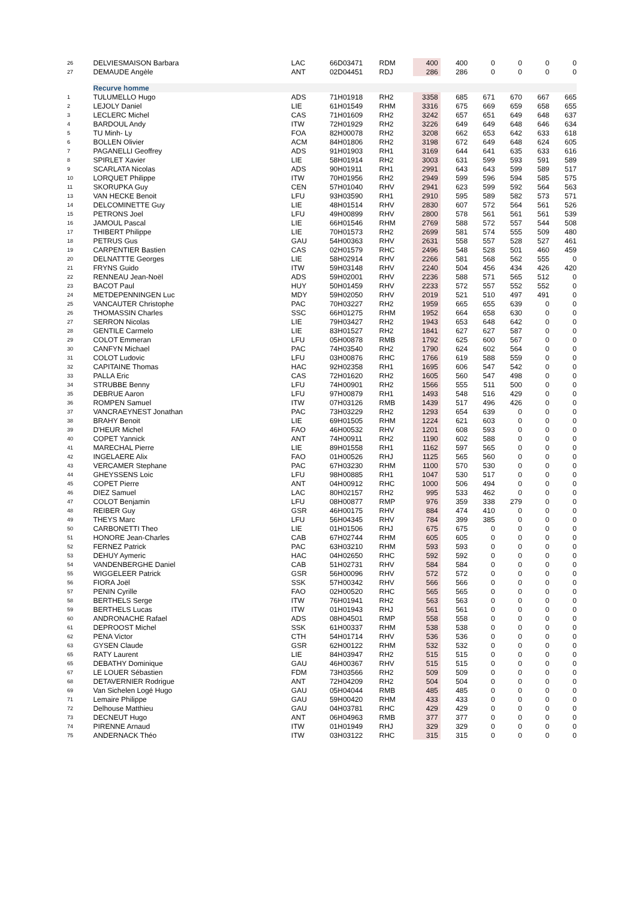| 26 | DELVIESMAISON Barbara | LAC | 66D03471 | RDM | 400 | 400 | 0 | 0 | 0 | 0 |
| 27 | DEMAUDE Angèle | ANT | 02D04451 | RDJ | 286 | 286 | 0 | 0 | 0 | 0 |
| | Recurve homme | | | | | | | | | |
| 1 | TULUMELLO Hugo | ADS | 71H01918 | RH2 | 3358 | 685 | 671 | 670 | 667 | 665 |
| 2 | LEJOLY Daniel | LIE | 61H01549 | RHM | 3316 | 675 | 669 | 659 | 658 | 655 |
| 3 | LECLERC Michel | CAS | 71H01609 | RH2 | 3242 | 657 | 651 | 649 | 648 | 637 |
| 4 | BARDOUL Andy | ITW | 72H01929 | RH2 | 3226 | 649 | 649 | 648 | 646 | 634 |
| 5 | TU Minh- Ly | FOA | 82H00078 | RH2 | 3208 | 662 | 653 | 642 | 633 | 618 |
| 6 | BOLLEN Olivier | ACM | 84H01806 | RH2 | 3198 | 672 | 649 | 648 | 624 | 605 |
| 7 | PAGANELLI Geoffrey | ADS | 91H01903 | RH1 | 3169 | 644 | 641 | 635 | 633 | 616 |
| 8 | SPIRLET Xavier | LIE | 58H01914 | RH2 | 3003 | 631 | 599 | 593 | 591 | 589 |
| 9 | SCARLATA Nicolas | ADS | 90H01911 | RH1 | 2991 | 643 | 643 | 599 | 589 | 517 |
| 10 | LORQUET Philippe | ITW | 70H01956 | RH2 | 2949 | 599 | 596 | 594 | 585 | 575 |
| 11 | SKORUPKA Guy | CEN | 57H01040 | RHV | 2941 | 623 | 599 | 592 | 564 | 563 |
| 13 | VAN HECKE Benoit | LFU | 93H03590 | RH1 | 2910 | 595 | 589 | 582 | 573 | 571 |
| 14 | DELCOMINETTE Guy | LIE | 48H01514 | RHV | 2830 | 607 | 572 | 564 | 561 | 526 |
| 15 | PETRONS Joel | LFU | 49H00899 | RHV | 2800 | 578 | 561 | 561 | 561 | 539 |
| 16 | JAMOUL Pascal | LIE | 66H01546 | RHM | 2769 | 588 | 572 | 557 | 544 | 508 |
| 17 | THIBERT Philippe | LIE | 70H01573 | RH2 | 2699 | 581 | 574 | 555 | 509 | 480 |
| 18 | PETRUS Gus | GAU | 54H00363 | RHV | 2631 | 558 | 557 | 528 | 527 | 461 |
| 19 | CARPENTIER Bastien | CAS | 02H01579 | RHC | 2496 | 548 | 528 | 501 | 460 | 459 |
| 20 | DELNATTTE Georges | LIE | 58H02914 | RHV | 2266 | 581 | 568 | 562 | 555 | 0 |
| 21 | FRYNS Guido | ITW | 59H03148 | RHV | 2240 | 504 | 456 | 434 | 426 | 420 |
| 22 | RENNEAU Jean-Noël | ADS | 59H02001 | RHV | 2236 | 588 | 571 | 565 | 512 | 0 |
| 23 | BACOT Paul | HUY | 50H01459 | RHV | 2233 | 572 | 557 | 552 | 552 | 0 |
| 24 | METDEPENNINGEN Luc | MDY | 59H02050 | RHV | 2019 | 521 | 510 | 497 | 491 | 0 |
| 25 | VANCAUTER Christophe | PAC | 70H03227 | RH2 | 1959 | 665 | 655 | 639 | 0 | 0 |
| 26 | THOMASSIN Charles | SSC | 66H01275 | RHM | 1952 | 664 | 658 | 630 | 0 | 0 |
| 27 | SERRON Nicolas | LIE | 79H03427 | RH2 | 1943 | 653 | 648 | 642 | 0 | 0 |
| 28 | GENTILE Carmelo | LIE | 83H01527 | RH2 | 1841 | 627 | 627 | 587 | 0 | 0 |
| 29 | COLOT Emmeran | LFU | 05H00878 | RMB | 1792 | 625 | 600 | 567 | 0 | 0 |
| 30 | CANFYN Michael | PAC | 74H03540 | RH2 | 1790 | 624 | 602 | 564 | 0 | 0 |
| 31 | COLOT Ludovic | LFU | 03H00876 | RHC | 1766 | 619 | 588 | 559 | 0 | 0 |
| 32 | CAPITAINE Thomas | HAC | 92H02358 | RH1 | 1695 | 606 | 547 | 542 | 0 | 0 |
| 33 | PALLA Eric | CAS | 72H01620 | RH2 | 1605 | 560 | 547 | 498 | 0 | 0 |
| 34 | STRUBBE Benny | LFU | 74H00901 | RH2 | 1566 | 555 | 511 | 500 | 0 | 0 |
| 35 | DEBRUE Aaron | LFU | 97H00879 | RH1 | 1493 | 548 | 516 | 429 | 0 | 0 |
| 36 | ROMPEN Samuel | ITW | 07H03126 | RMB | 1439 | 517 | 496 | 426 | 0 | 0 |
| 37 | VANCRAEYNEST Jonathan | PAC | 73H03229 | RH2 | 1293 | 654 | 639 | 0 | 0 | 0 |
| 38 | BRAHY Benoit | LIE | 69H01505 | RHM | 1224 | 621 | 603 | 0 | 0 | 0 |
| 39 | D'HEUR Michel | FAO | 46H00532 | RHV | 1201 | 608 | 593 | 0 | 0 | 0 |
| 40 | COPET Yannick | ANT | 74H00911 | RH2 | 1190 | 602 | 588 | 0 | 0 | 0 |
| 41 | MARECHAL Pierre | LIE | 89H01558 | RH1 | 1162 | 597 | 565 | 0 | 0 | 0 |
| 42 | INGELAERE Alix | FAO | 01H00526 | RHJ | 1125 | 565 | 560 | 0 | 0 | 0 |
| 43 | VERCAMER Stephane | PAC | 67H03230 | RHM | 1100 | 570 | 530 | 0 | 0 | 0 |
| 44 | GHEYSSENS Loic | LFU | 98H00885 | RH1 | 1047 | 530 | 517 | 0 | 0 | 0 |
| 45 | COPET Pierre | ANT | 04H00912 | RHC | 1000 | 506 | 494 | 0 | 0 | 0 |
| 46 | DIEZ Samuel | LAC | 80H02157 | RH2 | 995 | 533 | 462 | 0 | 0 | 0 |
| 47 | COLOT Benjamin | LFU | 08H00877 | RMP | 976 | 359 | 338 | 279 | 0 | 0 |
| 48 | REIBER Guy | GSR | 46H00175 | RHV | 884 | 474 | 410 | 0 | 0 | 0 |
| 49 | THEYS Marc | LFU | 56H04345 | RHV | 784 | 399 | 385 | 0 | 0 | 0 |
| 50 | CARBONETTI Theo | LIE | 01H01506 | RHJ | 675 | 675 | 0 | 0 | 0 | 0 |
| 51 | HONORE Jean-Charles | CAB | 67H02744 | RHM | 605 | 605 | 0 | 0 | 0 | 0 |
| 52 | FERNEZ Patrick | PAC | 63H03210 | RHM | 593 | 593 | 0 | 0 | 0 | 0 |
| 53 | DEHUY Aymeric | HAC | 04H02650 | RHC | 592 | 592 | 0 | 0 | 0 | 0 |
| 54 | VANDENBERGHE Daniel | CAB | 51H02731 | RHV | 584 | 584 | 0 | 0 | 0 | 0 |
| 55 | WIGGELEER Patrick | GSR | 56H00096 | RHV | 572 | 572 | 0 | 0 | 0 | 0 |
| 56 | FIORA Joël | SSK | 57H00342 | RHV | 566 | 566 | 0 | 0 | 0 | 0 |
| 57 | PENIN Cyrille | FAO | 02H00520 | RHC | 565 | 565 | 0 | 0 | 0 | 0 |
| 58 | BERTHELS Serge | ITW | 76H01941 | RH2 | 563 | 563 | 0 | 0 | 0 | 0 |
| 59 | BERTHELS Lucas | ITW | 01H01943 | RHJ | 561 | 561 | 0 | 0 | 0 | 0 |
| 60 | ANDRONACHE Rafael | ADS | 08H04501 | RMP | 558 | 558 | 0 | 0 | 0 | 0 |
| 61 | DEPROOST Michel | SSK | 61H00337 | RHM | 538 | 538 | 0 | 0 | 0 | 0 |
| 62 | PENA Victor | CTH | 54H01714 | RHV | 536 | 536 | 0 | 0 | 0 | 0 |
| 63 | GYSEN Claude | GSR | 62H00122 | RHM | 532 | 532 | 0 | 0 | 0 | 0 |
| 65 | RATY Laurent | LIE | 84H03947 | RH2 | 515 | 515 | 0 | 0 | 0 | 0 |
| 65 | DEBATHY Dominique | GAU | 46H00367 | RHV | 515 | 515 | 0 | 0 | 0 | 0 |
| 67 | LE LOUER Sébastien | FDM | 73H03566 | RH2 | 509 | 509 | 0 | 0 | 0 | 0 |
| 68 | DETAVERNIER Rodrigue | ANT | 72H04209 | RH2 | 504 | 504 | 0 | 0 | 0 | 0 |
| 69 | Van Sichelen Logé Hugo | GAU | 05H04044 | RMB | 485 | 485 | 0 | 0 | 0 | 0 |
| 71 | Lemaire Philippe | GAU | 59H00420 | RHM | 433 | 433 | 0 | 0 | 0 | 0 |
| 72 | Delhouse Matthieu | GAU | 04H03781 | RHC | 429 | 429 | 0 | 0 | 0 | 0 |
| 73 | DECNEUT Hugo | ANT | 06H04963 | RMB | 377 | 377 | 0 | 0 | 0 | 0 |
| 74 | PIRENNE Arnaud | ITW | 01H01949 | RHJ | 329 | 329 | 0 | 0 | 0 | 0 |
| 75 | ANDERNACK Théo | ITW | 03H03122 | RHC | 315 | 315 | 0 | 0 | 0 | 0 |